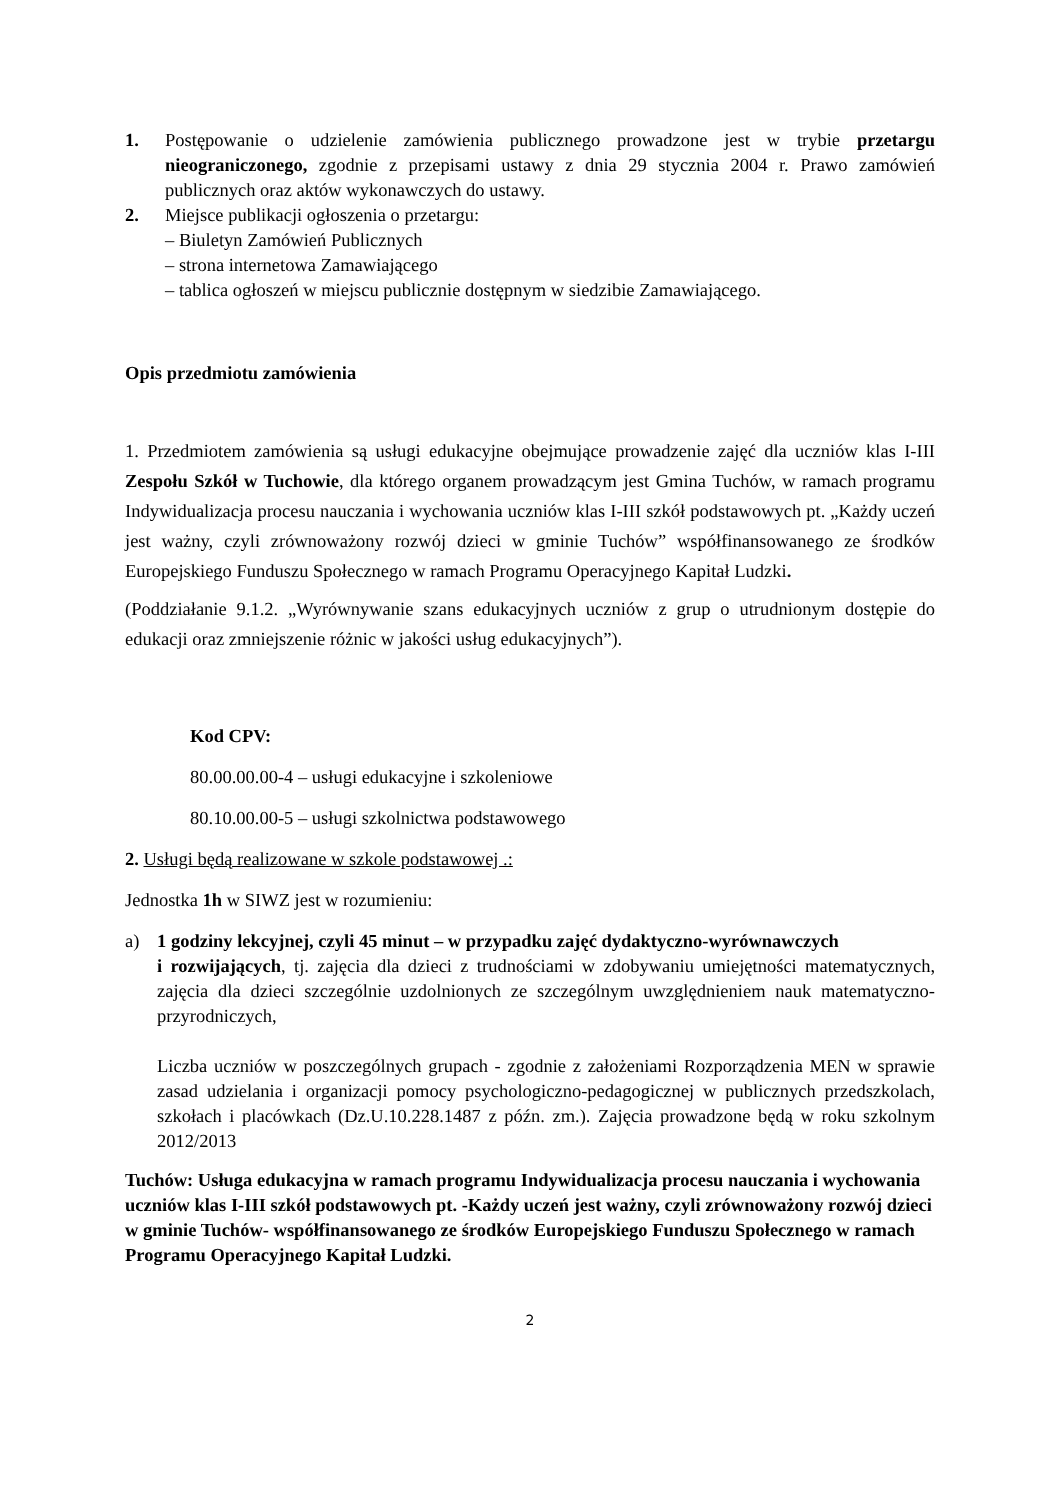1. Postępowanie o udzielenie zamówienia publicznego prowadzone jest w trybie przetargu nieograniczonego, zgodnie z przepisami ustawy z dnia 29 stycznia 2004 r. Prawo zamówień publicznych oraz aktów wykonawczych do ustawy.
2. Miejsce publikacji ogłoszenia o przetargu:
– Biuletyn Zamówień Publicznych
– strona internetowa Zamawiającego
– tablica ogłoszeń w miejscu publicznie dostępnym w siedzibie Zamawiającego.
Opis przedmiotu zamówienia
1. Przedmiotem zamówienia są usługi edukacyjne obejmujące prowadzenie zajęć dla uczniów klas I-III Zespołu Szkół w Tuchowie, dla którego organem prowadzącym jest Gmina Tuchów, w ramach programu Indywidualizacja procesu nauczania i wychowania uczniów klas I-III szkół podstawowych pt. „Każdy uczeń jest ważny, czyli zrównoważony rozwój dzieci w gminie Tuchów” współfinansowanego ze środków Europejskiego Funduszu Społecznego w ramach Programu Operacyjnego Kapitał Ludzki.
(Poddziałanie 9.1.2. „Wyrównywanie szans edukacyjnych uczniów z grup o utrudnionym dostępie do edukacji oraz zmniejszenie różnic w jakości usług edukacyjnych”).
Kod CPV:
80.00.00.00-4 – usługi edukacyjne i szkoleniowe
80.10.00.00-5 – usługi szkolnictwa podstawowego
2. Usługi będą realizowane w szkole podstawowej .:
Jednostka 1h w SIWZ jest w rozumieniu:
a) 1 godziny lekcyjnej, czyli 45 minut – w przypadku zajęć dydaktyczno-wyrównawczych
i rozwijających, tj. zajęcia dla dzieci z trudnościami w zdobywaniu umiejętności matematycznych, zajęcia dla dzieci szczególnie uzdolnionych ze szczególnym uwzględnieniem nauk matematyczno-przyrodniczych,
Liczba uczniów w poszczególnych grupach - zgodnie z założeniami Rozporządzenia MEN w sprawie zasad udzielania i organizacji pomocy psychologiczno-pedagogicznej w publicznych przedszkolach, szkołach i placówkach (Dz.U.10.228.1487 z późn. zm.). Zajęcia prowadzone będą w roku szkolnym 2012/2013
Tuchów: Usługa edukacyjna w ramach programu Indywidualizacja procesu nauczania i wychowania uczniów klas I-III szkół podstawowych pt. -Każdy uczeń jest ważny, czyli zrównoważony rozwój dzieci w gminie Tuchów- współfinansowanego ze środków Europejskiego Funduszu Społecznego w ramach Programu Operacyjnego Kapitał Ludzki.
2